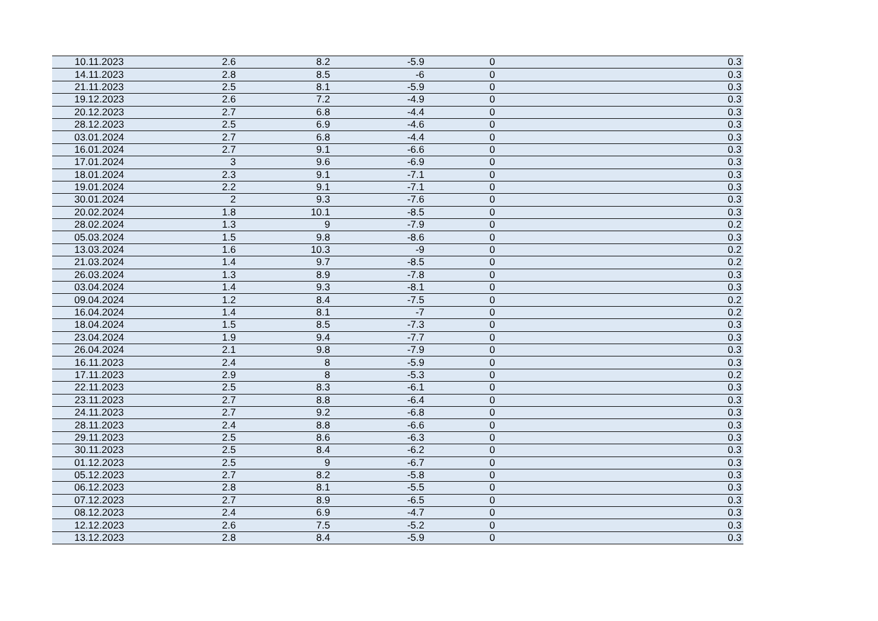| 10.11.2023 | 2.6 | 8.2 | -5.9 | 0 | 0.3 |
| 14.11.2023 | 2.8 | 8.5 | -6 | 0 | 0.3 |
| 21.11.2023 | 2.5 | 8.1 | -5.9 | 0 | 0.3 |
| 19.12.2023 | 2.6 | 7.2 | -4.9 | 0 | 0.3 |
| 20.12.2023 | 2.7 | 6.8 | -4.4 | 0 | 0.3 |
| 28.12.2023 | 2.5 | 6.9 | -4.6 | 0 | 0.3 |
| 03.01.2024 | 2.7 | 6.8 | -4.4 | 0 | 0.3 |
| 16.01.2024 | 2.7 | 9.1 | -6.6 | 0 | 0.3 |
| 17.01.2024 | 3 | 9.6 | -6.9 | 0 | 0.3 |
| 18.01.2024 | 2.3 | 9.1 | -7.1 | 0 | 0.3 |
| 19.01.2024 | 2.2 | 9.1 | -7.1 | 0 | 0.3 |
| 30.01.2024 | 2 | 9.3 | -7.6 | 0 | 0.3 |
| 20.02.2024 | 1.8 | 10.1 | -8.5 | 0 | 0.3 |
| 28.02.2024 | 1.3 | 9 | -7.9 | 0 | 0.2 |
| 05.03.2024 | 1.5 | 9.8 | -8.6 | 0 | 0.3 |
| 13.03.2024 | 1.6 | 10.3 | -9 | 0 | 0.2 |
| 21.03.2024 | 1.4 | 9.7 | -8.5 | 0 | 0.2 |
| 26.03.2024 | 1.3 | 8.9 | -7.8 | 0 | 0.3 |
| 03.04.2024 | 1.4 | 9.3 | -8.1 | 0 | 0.3 |
| 09.04.2024 | 1.2 | 8.4 | -7.5 | 0 | 0.2 |
| 16.04.2024 | 1.4 | 8.1 | -7 | 0 | 0.2 |
| 18.04.2024 | 1.5 | 8.5 | -7.3 | 0 | 0.3 |
| 23.04.2024 | 1.9 | 9.4 | -7.7 | 0 | 0.3 |
| 26.04.2024 | 2.1 | 9.8 | -7.9 | 0 | 0.3 |
| 16.11.2023 | 2.4 | 8 | -5.9 | 0 | 0.3 |
| 17.11.2023 | 2.9 | 8 | -5.3 | 0 | 0.2 |
| 22.11.2023 | 2.5 | 8.3 | -6.1 | 0 | 0.3 |
| 23.11.2023 | 2.7 | 8.8 | -6.4 | 0 | 0.3 |
| 24.11.2023 | 2.7 | 9.2 | -6.8 | 0 | 0.3 |
| 28.11.2023 | 2.4 | 8.8 | -6.6 | 0 | 0.3 |
| 29.11.2023 | 2.5 | 8.6 | -6.3 | 0 | 0.3 |
| 30.11.2023 | 2.5 | 8.4 | -6.2 | 0 | 0.3 |
| 01.12.2023 | 2.5 | 9 | -6.7 | 0 | 0.3 |
| 05.12.2023 | 2.7 | 8.2 | -5.8 | 0 | 0.3 |
| 06.12.2023 | 2.8 | 8.1 | -5.5 | 0 | 0.3 |
| 07.12.2023 | 2.7 | 8.9 | -6.5 | 0 | 0.3 |
| 08.12.2023 | 2.4 | 6.9 | -4.7 | 0 | 0.3 |
| 12.12.2023 | 2.6 | 7.5 | -5.2 | 0 | 0.3 |
| 13.12.2023 | 2.8 | 8.4 | -5.9 | 0 | 0.3 |